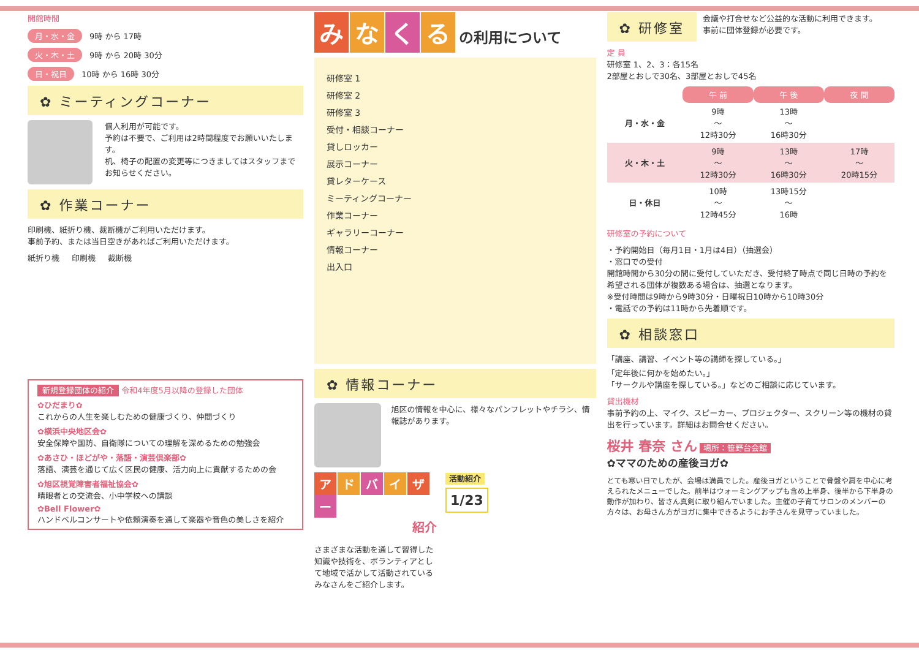開館時間
月・水・金 9時 から 17時
火・木・土 9時 から 20時 30分
日・祝日 10時 から 16時 30分
✿ ミーティングコーナー
個人利用が可能です。
予約は不要で、ご利用は2時間程度でお願いいたします。
机、椅子の配置の変更等につきましてはスタッフまでお知らせください。
✿ 作業コーナー
印刷機、紙折り機、裁断機がご利用いただけます。
事前予約、または当日空きがあればご利用いただけます。
紙折り機 印刷機 裁断機
新規登録団体の紹介 令和4年度5月以降の登録した団体
✿ひだまり✿
これからの人生を楽しむための健康づくり、仲間づくり
✿横浜中央地区会✿
安全保障や国防、自衛隊についての理解を深めるための勉強会
✿あさひ・ほどがや・落語・演芸倶楽部✿
落語、演芸を通じて広く区民の健康、活力向上に貢献するための会
✿旭区視覚障害者福祉協会✿
晴眼者との交流会、小中学校への講談
✿Bell Flower✿
ハンドベルコンサートや依頼演奏を通して楽器や音色の美しさを紹介
みなくる の利用について
研修室 1
研修室 2
研修室 3
受付・相談コーナー
貸しロッカー
展示コーナー
貸レターケース
ミーティングコーナー
作業コーナー
ギャラリーコーナー
情報コーナー
出入口
✿ 情報コーナー
旭区の情報を中心に、様々なパンフレットやチラシ、情報誌があります。
アドバイザー
紹介
さまざまな活動を通して習得した知識や技術を、ボランティアとして地域で活かして活動されているみなさんをご紹介します。
活動紹介
1/23
✿ 研修室
会議や打合せなど公益的な活動に利用できます。
事前に団体登録が必要です。
定 員
研修室 1、2、3：各15名
2部屋とおしで30名、3部屋とおしで45名
| | 午 前 | 午 後 | 夜 間 |
| 月・水・金 | 9時 〜 12時30分 | 13時 〜 16時30分 | |
| 火・木・土 | 9時 〜 12時30分 | 13時 〜 16時30分 | 17時 〜 20時15分 |
| 日・休日 | 10時 〜 12時45分 | 13時15分 〜 16時 | |
研修室の予約について
・予約開始日（毎月1日・1月は4日）（抽選会）
・窓口での受付
開館時間から30分の間に受付していただき、受付終了時点で同じ日時の予約を希望される団体が複数ある場合は、抽選となります。
※受付時間は9時から9時30分・日曜祝日10時から10時30分
・電話での予約は11時から先着順です。
✿ 相談窓口
「講座、講習、イベント等の講師を探している。」
「定年後に何かを始めたい。」
「サークルや講座を探している。」などのご相談に応じています。
貸出機材
事前予約の上、マイク、スピーカー、プロジェクター、スクリーン等の機材の貸出を行っています。詳細はお問合せください。
桜井 春奈 さん 場所：笹野台会館
✿ママのための産後ヨガ✿
とても寒い日でしたが、会場は満員でした。産後ヨガということで骨盤や肩を中心に考えられたメニューでした。前半はウォーミングアップも含め上半身、後半から下半身の動作が加わり、皆さん真剣に取り組んでいました。主催の子育てサロンのメンバーの方々は、お母さん方がヨガに集中できるようにお子さんを見守っていました。